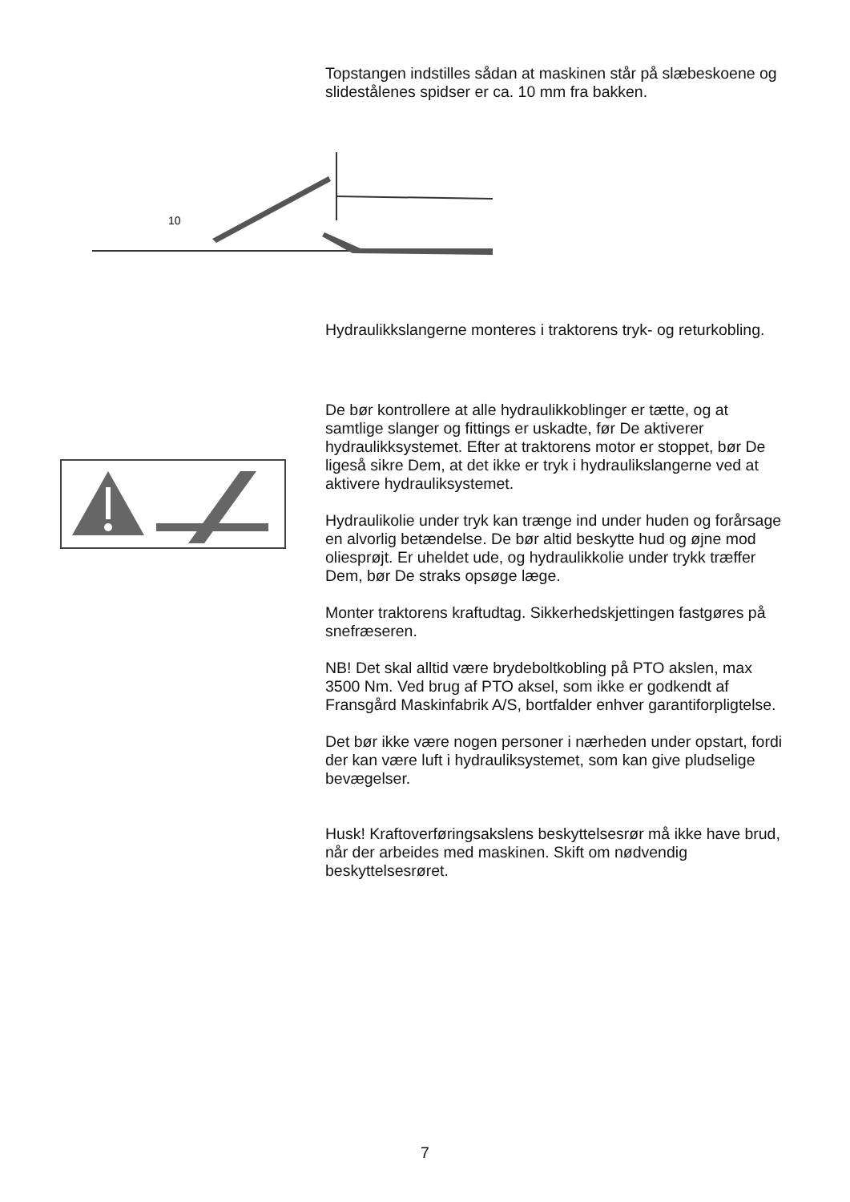Topstangen indstilles sådan at maskinen står på slæbeskoene og slidestålenes spidser er ca. 10 mm fra bakken.
10
Hydraulikkslangerne monteres i traktorens tryk- og returkobling.
De bør kontrollere at alle hydraulikkoblinger er tætte, og at samtlige slanger og fittings er uskadte, før De aktiverer hydraulikksystemet. Efter at traktorens motor er stoppet, bør De ligeså sikre Dem, at det ikke er tryk i hydraulikslangerne ved at aktivere hydrauliksystemet.
Hydraulikolie under tryk kan trænge ind under huden og forårsage en alvorlig betændelse. De bør altid beskytte hud og øjne mod oliesprøjt. Er uheldet ude, og hydraulikkolie under trykk træffer Dem, bør De straks opsøge læge.
Monter traktorens kraftudtag. Sikkerhedskjettingen fastgøres på snefræseren.
NB! Det skal alltid være brydeboltkobling på PTO akslen, max 3500 Nm. Ved brug af PTO aksel, som ikke er godkendt af Fransgård Maskinfabrik A/S, bortfalder enhver garantiforpligtelse.
Det bør ikke være nogen personer i nærheden under opstart, fordi der kan være luft i hydrauliksystemet, som kan give pludselige bevægelser.
Husk! Kraftoverføringsakslens beskyttelsesrør må ikke have brud, når der arbeides med maskinen. Skift om nødvendig beskyttelsesrøret.
7